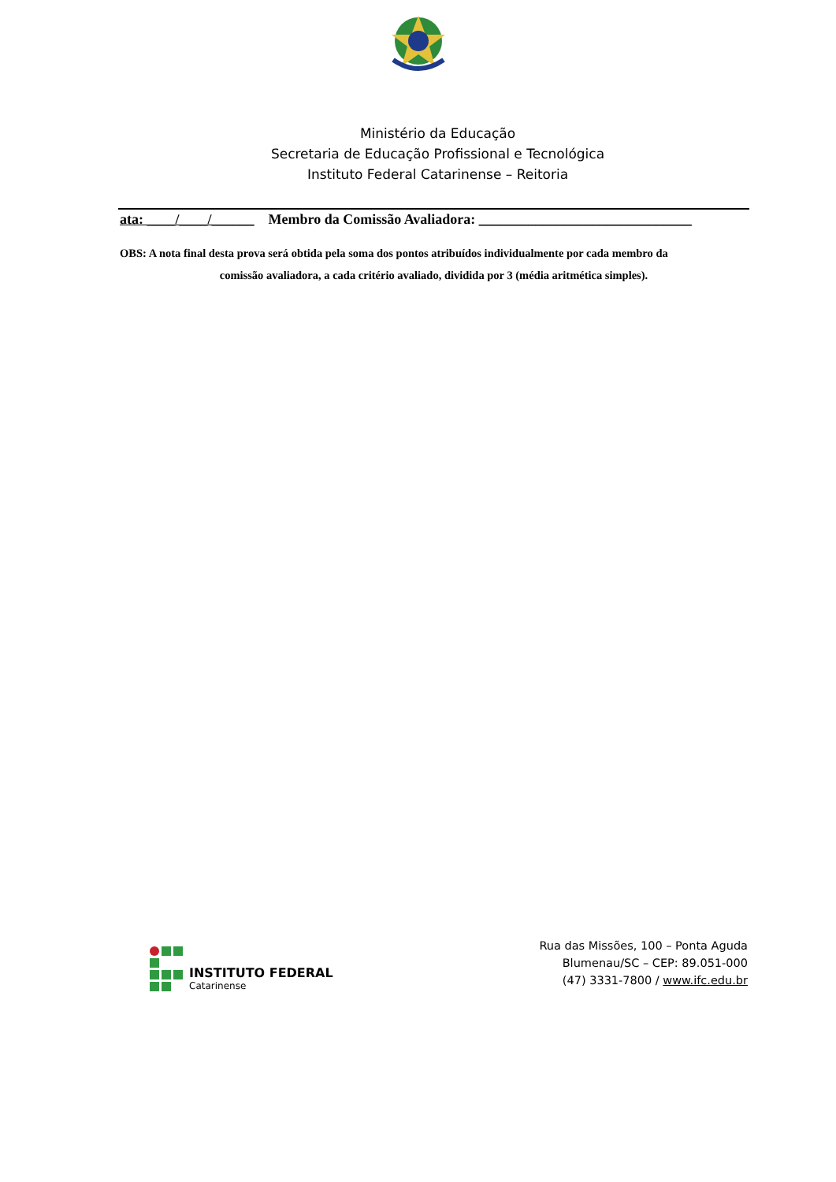Ministério da Educação
Secretaria de Educação Profissional e Tecnológica
Instituto Federal Catarinense – Reitoria
ata: ____/____/______ Membro da Comissão Avaliadora: ______________________________
OBS: A nota final desta prova será obtida pela soma dos pontos atribuídos individualmente por cada membro da
comissão avaliadora, a cada critério avaliado, dividida por 3 (média aritmética simples).
INSTITUTO FEDERAL
Catarinense
Rua das Missões, 100 – Ponta Aguda
Blumenau/SC – CEP: 89.051-000
(47) 3331-7800 / www.ifc.edu.br